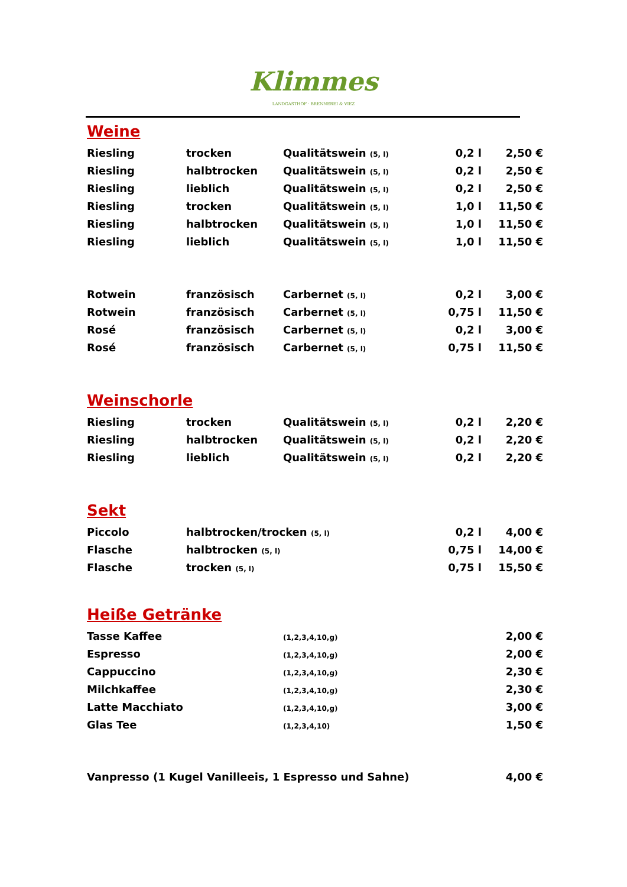Klimmes
LANDGASTHOF · BRENNEREI & VIEZ
Weine
| Riesling | trocken | Qualitätswein (5, l) | 0,2 l | 2,50 € |
| Riesling | halbtrocken | Qualitätswein (5, l) | 0,2 l | 2,50 € |
| Riesling | lieblich | Qualitätswein (5, l) | 0,2 l | 2,50 € |
| Riesling | trocken | Qualitätswein (5, l) | 1,0 l | 11,50 € |
| Riesling | halbtrocken | Qualitätswein (5, l) | 1,0 l | 11,50 € |
| Riesling | lieblich | Qualitätswein (5, l) | 1,0 l | 11,50 € |
| Rotwein | französisch | Carbernet (5, l) | 0,2 l | 3,00 € |
| Rotwein | französisch | Carbernet (5, l) | 0,75 l | 11,50 € |
| Rosé | französisch | Carbernet (5, l) | 0,2 l | 3,00 € |
| Rosé | französisch | Carbernet (5, l) | 0,75 l | 11,50 € |
Weinschorle
| Riesling | trocken | Qualitätswein (5, l) | 0,2 l | 2,20 € |
| Riesling | halbtrocken | Qualitätswein (5, l) | 0,2 l | 2,20 € |
| Riesling | lieblich | Qualitätswein (5, l) | 0,2 l | 2,20 € |
Sekt
| Piccolo | halbtrocken/trocken (5, l) | 0,2 l | 4,00 € |
| Flasche | halbtrocken (5, l) | 0,75 l | 14,00 € |
| Flasche | trocken (5, l) | 0,75 l | 15,50 € |
Heiße Getränke
| Tasse Kaffee | (1,2,3,4,10,g) | 2,00 € |
| Espresso | (1,2,3,4,10,g) | 2,00 € |
| Cappuccino | (1,2,3,4,10,g) | 2,30 € |
| Milchkaffee | (1,2,3,4,10,g) | 2,30 € |
| Latte Macchiato | (1,2,3,4,10,g) | 3,00 € |
| Glas Tee | (1,2,3,4,10) | 1,50 € |
| Vanpresso (1 Kugel Vanilleeis, 1 Espresso und Sahne) | | 4,00 € |